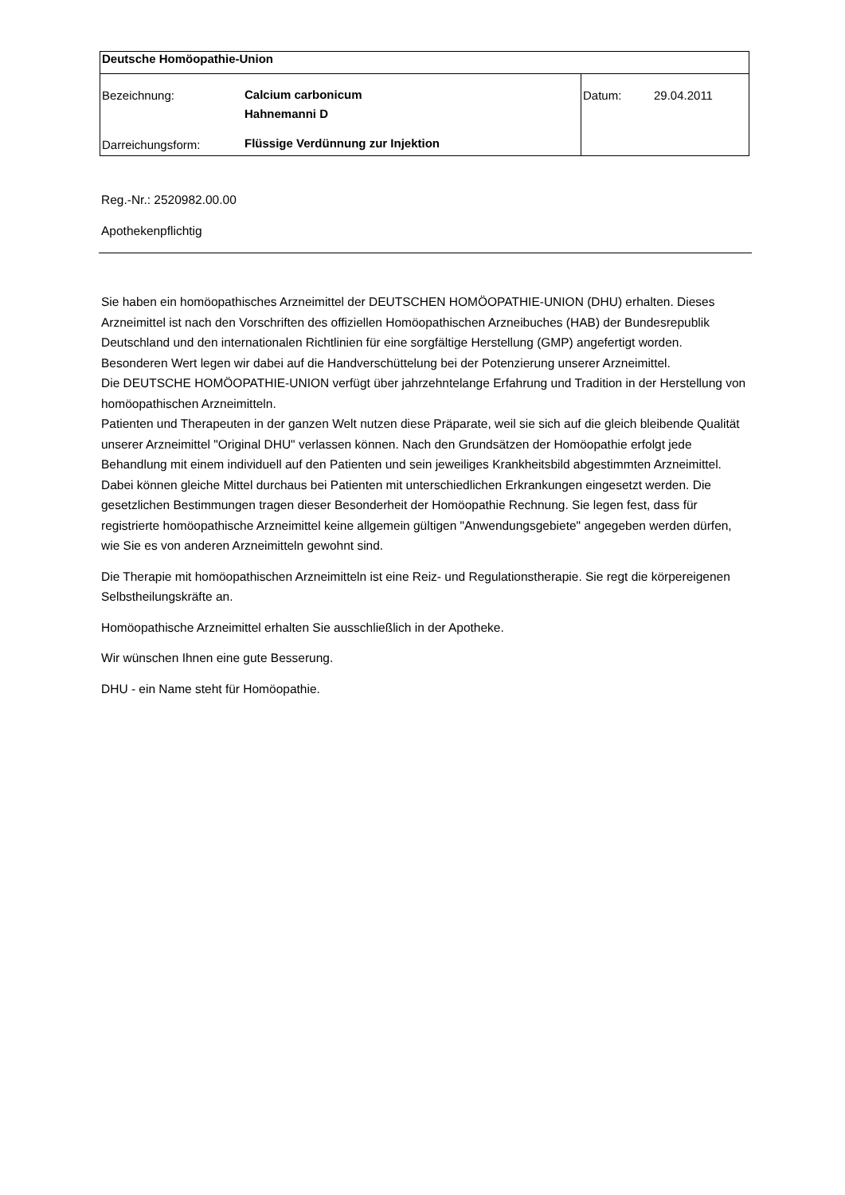| Deutsche Homöopathie-Union | | | |
| Bezeichnung: | Calcium carbonicum Hahnemanni D | Datum: | 29.04.2011 |
| Darreichungsform: | Flüssige Verdünnung zur Injektion | | |
Reg.-Nr.: 2520982.00.00
Apothekenpflichtig
Sie haben ein homöopathisches Arzneimittel der DEUTSCHEN HOMÖOPATHIE-UNION (DHU) erhalten. Dieses Arzneimittel ist nach den Vorschriften des offiziellen Homöopathischen Arzneibuches (HAB) der Bundesrepublik Deutschland und den internationalen Richtlinien für eine sorgfältige Herstellung (GMP) angefertigt worden. Besonderen Wert legen wir dabei auf die Handverschüttelung bei der Potenzierung unserer Arzneimittel.
Die DEUTSCHE HOMÖOPATHIE-UNION verfügt über jahrzehntelange Erfahrung und Tradition in der Herstellung von homöopathischen Arzneimitteln.
Patienten und Therapeuten in der ganzen Welt nutzen diese Präparate, weil sie sich auf die gleich bleibende Qualität unserer Arzneimittel "Original DHU" verlassen können. Nach den Grundsätzen der Homöopathie erfolgt jede Behandlung mit einem individuell auf den Patienten und sein jeweiliges Krankheitsbild abgestimmten Arzneimittel. Dabei können gleiche Mittel durchaus bei Patienten mit unterschiedlichen Erkrankungen eingesetzt werden. Die gesetzlichen Bestimmungen tragen dieser Besonderheit der Homöopathie Rechnung. Sie legen fest, dass für registrierte homöopathische Arzneimittel keine allgemein gültigen "Anwendungsgebiete" angegeben werden dürfen, wie Sie es von anderen Arzneimitteln gewohnt sind.
Die Therapie mit homöopathischen Arzneimitteln ist eine Reiz- und Regulationstherapie. Sie regt die körpereigenen Selbstheilungskräfte an.
Homöopathische Arzneimittel erhalten Sie ausschließlich in der Apotheke.
Wir wünschen Ihnen eine gute Besserung.
DHU - ein Name steht für Homöopathie.